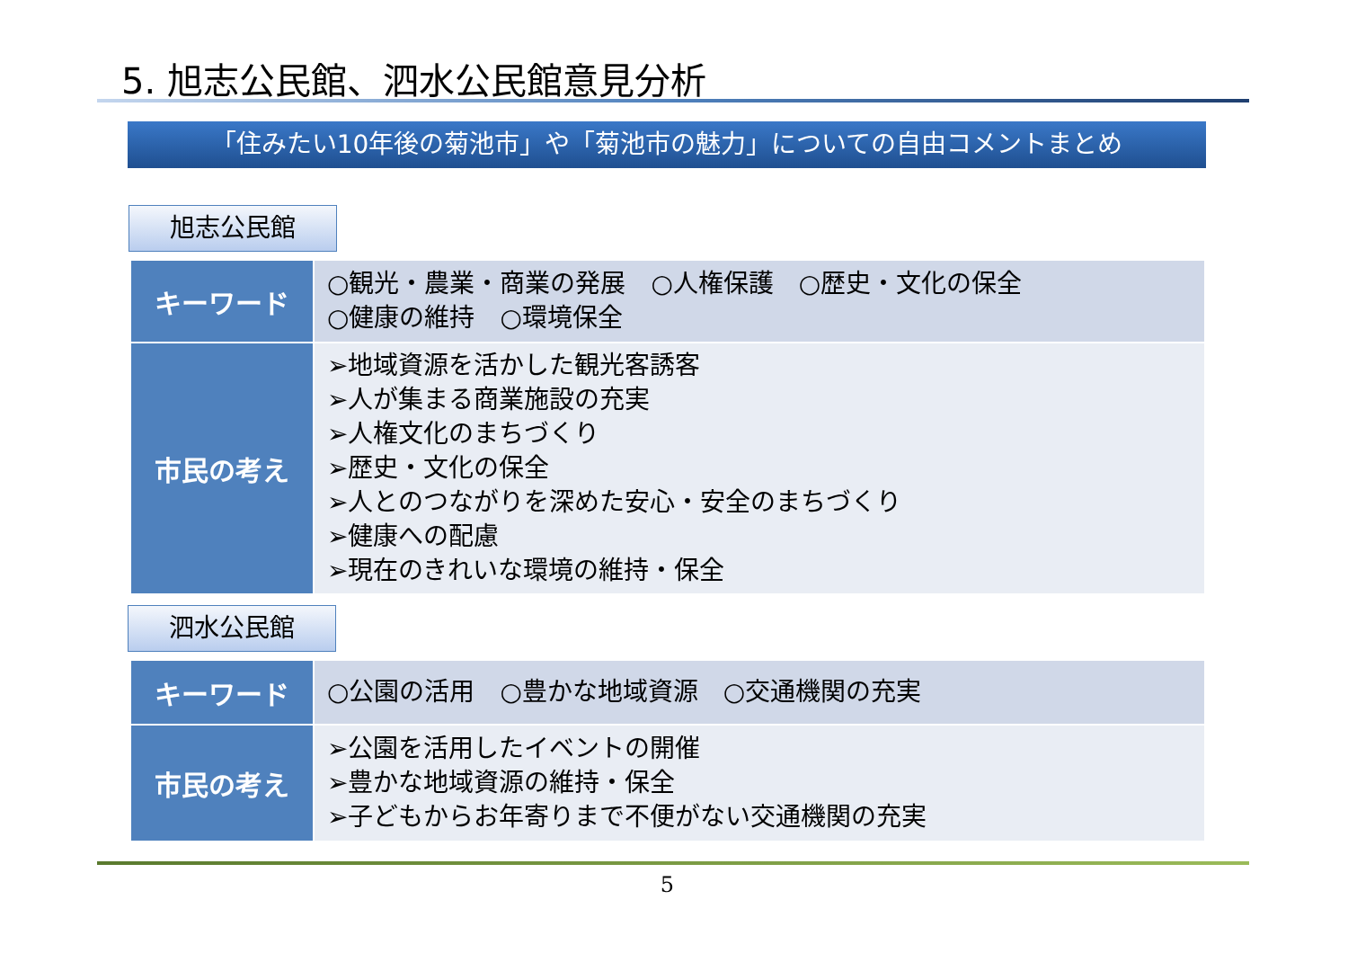5. 旭志公民館、泗水公民館意見分析
「住みたい10年後の菊池市」や「菊池市の魅力」についての自由コメントまとめ
旭志公民館
| キーワード | ○観光・農業・商業の発展 ○人権保護 ○歴史・文化の保全 ○健康の維持 ○環境保全 |
| 市民の考え | ➢地域資源を活かした観光客誘客 ➢人が集まる商業施設の充実 ➢人権文化のまちづくり ➢歴史・文化の保全 ➢人とのつながりを深めた安心・安全のまちづくり ➢健康への配慮 ➢現在のきれいな環境の維持・保全 |
泗水公民館
| キーワード | ○公園の活用 ○豊かな地域資源 ○交通機関の充実 |
| 市民の考え | ➢公園を活用したイベントの開催 ➢豊かな地域資源の維持・保全 ➢子どもからお年寄りまで不便がない交通機関の充実 |
5